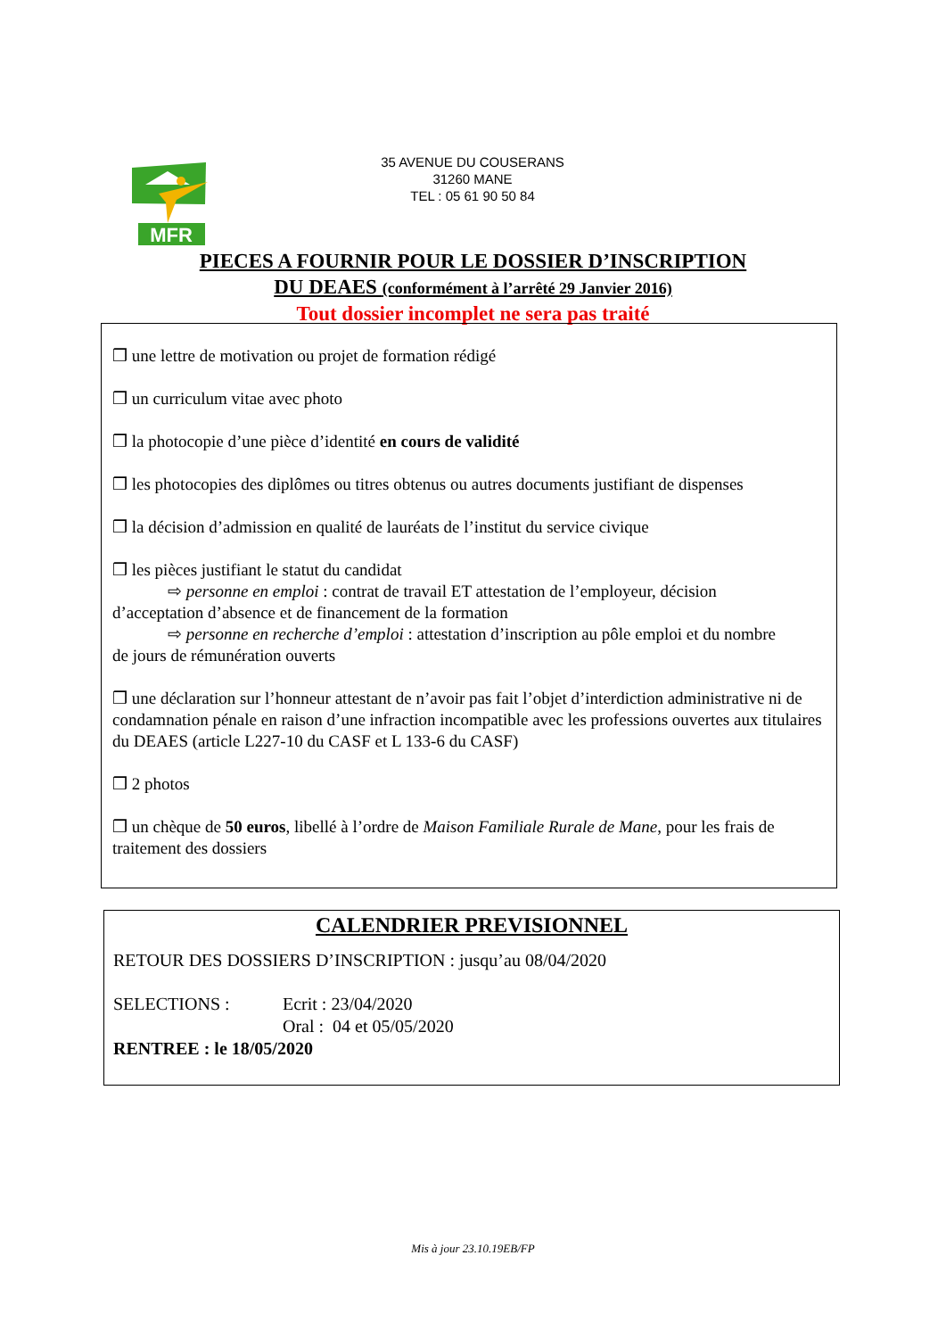35 AVENUE DU COUSERANS
31260 MANE
TEL : 05 61 90 50 84
MFR
PIECES A FOURNIR POUR LE DOSSIER D’INSCRIPTION
DU DEAES (conformément à l’arrêté 29 Janvier 2016)
Tout dossier incomplet ne sera pas traité
❒ une lettre de motivation ou projet de formation rédigé
❒ un curriculum vitae avec photo
❒ la photocopie d’une pièce d’identité en cours de validité
❒ les photocopies des diplômes ou titres obtenus ou autres documents justifiant de dispenses
❒ la décision d’admission en qualité de lauréats de l’institut du service civique
❒ les pièces justifiant le statut du candidat
⇨ personne en emploi : contrat de travail ET attestation de l’employeur, décision
d’acceptation d’absence et de financement de la formation
⇨ personne en recherche d’emploi : attestation d’inscription au pôle emploi et du nombre
de jours de rémunération ouverts
❒ une déclaration sur l’honneur attestant de n’avoir pas fait l’objet d’interdiction administrative ni de condamnation pénale en raison d’une infraction incompatible avec les professions ouvertes aux titulaires du DEAES (article L227-10 du CASF et L 133-6 du CASF)
❒ 2 photos
❒ un chèque de 50 euros, libellé à l’ordre de Maison Familiale Rurale de Mane, pour les frais de traitement des dossiers
CALENDRIER PREVISIONNEL
RETOUR DES DOSSIERS D’INSCRIPTION : jusqu’au 08/04/2020
SELECTIONS : Ecrit : 23/04/2020
Oral : 04 et 05/05/2020
RENTREE : le 18/05/2020
Mis à jour 23.10.19EB/FP